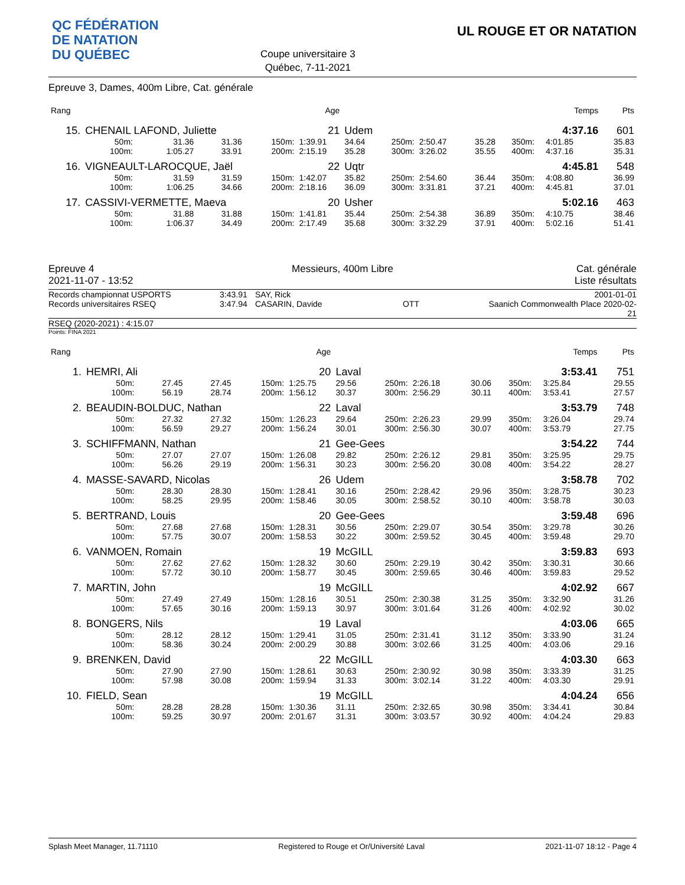QC FÉDÉRATION
DE NATATION
DU QUÉBEC
Coupe universitaire 3
Québec, 7-11-2021
UL ROUGE ET OR NATATION
Epreuve 3, Dames, 400m Libre, Cat. générale
| Rang | | | | | Age | | | | | | | Temps | Pts |
| 15. | CHENAIL LAFOND, Juliette | | | | 21 | Udem | | | | | | 4:37.16 | 601 |
| | 50m: | 31.36 | 31.36 | 150m: | 1:39.91 | 34.64 | 250m: | 2:50.47 | 35.28 | 350m: | | 4:01.85 | 35.83 |
| | 100m: | 1:05.27 | 33.91 | 200m: | 2:15.19 | 35.28 | 300m: | 3:26.02 | 35.55 | 400m: | | 4:37.16 | 35.31 |
| 16. | VIGNEAULT-LAROCQUE, Jaël | | | | 22 | Uqtr | | | | | | 4:45.81 | 548 |
| | 50m: | 31.59 | 31.59 | 150m: | 1:42.07 | 35.82 | 250m: | 2:54.60 | 36.44 | 350m: | | 4:08.80 | 36.99 |
| | 100m: | 1:06.25 | 34.66 | 200m: | 2:18.16 | 36.09 | 300m: | 3:31.81 | 37.21 | 400m: | | 4:45.81 | 37.01 |
| 17. | CASSIVI-VERMETTE, Maeva | | | | 20 | Usher | | | | | | 5:02.16 | 463 |
| | 50m: | 31.88 | 31.88 | 150m: | 1:41.81 | 35.44 | 250m: | 2:54.38 | 36.89 | 350m: | | 4:10.75 | 38.46 |
| | 100m: | 1:06.37 | 34.49 | 200m: | 2:17.49 | 35.68 | 300m: | 3:32.29 | 37.91 | 400m: | | 5:02.16 | 51.41 |
Epreuve 4
2021-11-07 - 13:52
Messieurs, 400m Libre
Cat. générale
Liste résultats
Records championnat USPORTS
Records universitaires RSEQ
3:43.91
3:47.94
SAY, Rick
CASARIN, Davide
OTT
2001-01-01
Saanich Commonwealth Place 2020-02-21
RSEQ (2020-2021) : 4:15.07
Points: FINA 2021
| Rang | | | | | Age | | | | | | | Temps | Pts |
| 1. | HEMRI, Ali | | | | 20 | Laval | | | | | | 3:53.41 | 751 |
| | 50m: | 27.45 | 27.45 | 150m: | 1:25.75 | 29.56 | 250m: | 2:26.18 | 30.06 | 350m: | | 3:25.84 | 29.55 |
| | 100m: | 56.19 | 28.74 | 200m: | 1:56.12 | 30.37 | 300m: | 2:56.29 | 30.11 | 400m: | | 3:53.41 | 27.57 |
| 2. | BEAUDIN-BOLDUC, Nathan | | | | 22 | Laval | | | | | | 3:53.79 | 748 |
| | 50m: | 27.32 | 27.32 | 150m: | 1:26.23 | 29.64 | 250m: | 2:26.23 | 29.99 | 350m: | | 3:26.04 | 29.74 |
| | 100m: | 56.59 | 29.27 | 200m: | 1:56.24 | 30.01 | 300m: | 2:56.30 | 30.07 | 400m: | | 3:53.79 | 27.75 |
| 3. | SCHIFFMANN, Nathan | | | | 21 | Gee-Gees | | | | | | 3:54.22 | 744 |
| | 50m: | 27.07 | 27.07 | 150m: | 1:26.08 | 29.82 | 250m: | 2:26.12 | 29.81 | 350m: | | 3:25.95 | 29.75 |
| | 100m: | 56.26 | 29.19 | 200m: | 1:56.31 | 30.23 | 300m: | 2:56.20 | 30.08 | 400m: | | 3:54.22 | 28.27 |
| 4. | MASSE-SAVARD, Nicolas | | | | 26 | Udem | | | | | | 3:58.78 | 702 |
| | 50m: | 28.30 | 28.30 | 150m: | 1:28.41 | 30.16 | 250m: | 2:28.42 | 29.96 | 350m: | | 3:28.75 | 30.23 |
| | 100m: | 58.25 | 29.95 | 200m: | 1:58.46 | 30.05 | 300m: | 2:58.52 | 30.10 | 400m: | | 3:58.78 | 30.03 |
| 5. | BERTRAND, Louis | | | | 20 | Gee-Gees | | | | | | 3:59.48 | 696 |
| | 50m: | 27.68 | 27.68 | 150m: | 1:28.31 | 30.56 | 250m: | 2:29.07 | 30.54 | 350m: | | 3:29.78 | 30.26 |
| | 100m: | 57.75 | 30.07 | 200m: | 1:58.53 | 30.22 | 300m: | 2:59.52 | 30.45 | 400m: | | 3:59.48 | 29.70 |
| 6. | VANMOEN, Romain | | | | 19 | McGILL | | | | | | 3:59.83 | 693 |
| | 50m: | 27.62 | 27.62 | 150m: | 1:28.32 | 30.60 | 250m: | 2:29.19 | 30.42 | 350m: | | 3:30.31 | 30.66 |
| | 100m: | 57.72 | 30.10 | 200m: | 1:58.77 | 30.45 | 300m: | 2:59.65 | 30.46 | 400m: | | 3:59.83 | 29.52 |
| 7. | MARTIN, John | | | | 19 | McGILL | | | | | | 4:02.92 | 667 |
| | 50m: | 27.49 | 27.49 | 150m: | 1:28.16 | 30.51 | 250m: | 2:30.38 | 31.25 | 350m: | | 3:32.90 | 31.26 |
| | 100m: | 57.65 | 30.16 | 200m: | 1:59.13 | 30.97 | 300m: | 3:01.64 | 31.26 | 400m: | | 4:02.92 | 30.02 |
| 8. | BONGERS, Nils | | | | 19 | Laval | | | | | | 4:03.06 | 665 |
| | 50m: | 28.12 | 28.12 | 150m: | 1:29.41 | 31.05 | 250m: | 2:31.41 | 31.12 | 350m: | | 3:33.90 | 31.24 |
| | 100m: | 58.36 | 30.24 | 200m: | 2:00.29 | 30.88 | 300m: | 3:02.66 | 31.25 | 400m: | | 4:03.06 | 29.16 |
| 9. | BRENKEN, David | | | | 22 | McGILL | | | | | | 4:03.30 | 663 |
| | 50m: | 27.90 | 27.90 | 150m: | 1:28.61 | 30.63 | 250m: | 2:30.92 | 30.98 | 350m: | | 3:33.39 | 31.25 |
| | 100m: | 57.98 | 30.08 | 200m: | 1:59.94 | 31.33 | 300m: | 3:02.14 | 31.22 | 400m: | | 4:03.30 | 29.91 |
| 10. | FIELD, Sean | | | | 19 | McGILL | | | | | | 4:04.24 | 656 |
| | 50m: | 28.28 | 28.28 | 150m: | 1:30.36 | 31.11 | 250m: | 2:32.65 | 30.98 | 350m: | | 3:34.41 | 30.84 |
| | 100m: | 59.25 | 30.97 | 200m: | 2:01.67 | 31.31 | 300m: | 3:03.57 | 30.92 | 400m: | | 4:04.24 | 29.83 |
Splash Meet Manager, 11.71110 Registered to Rouge et Or/Université Laval 2021-11-07 18:12 - Page 4